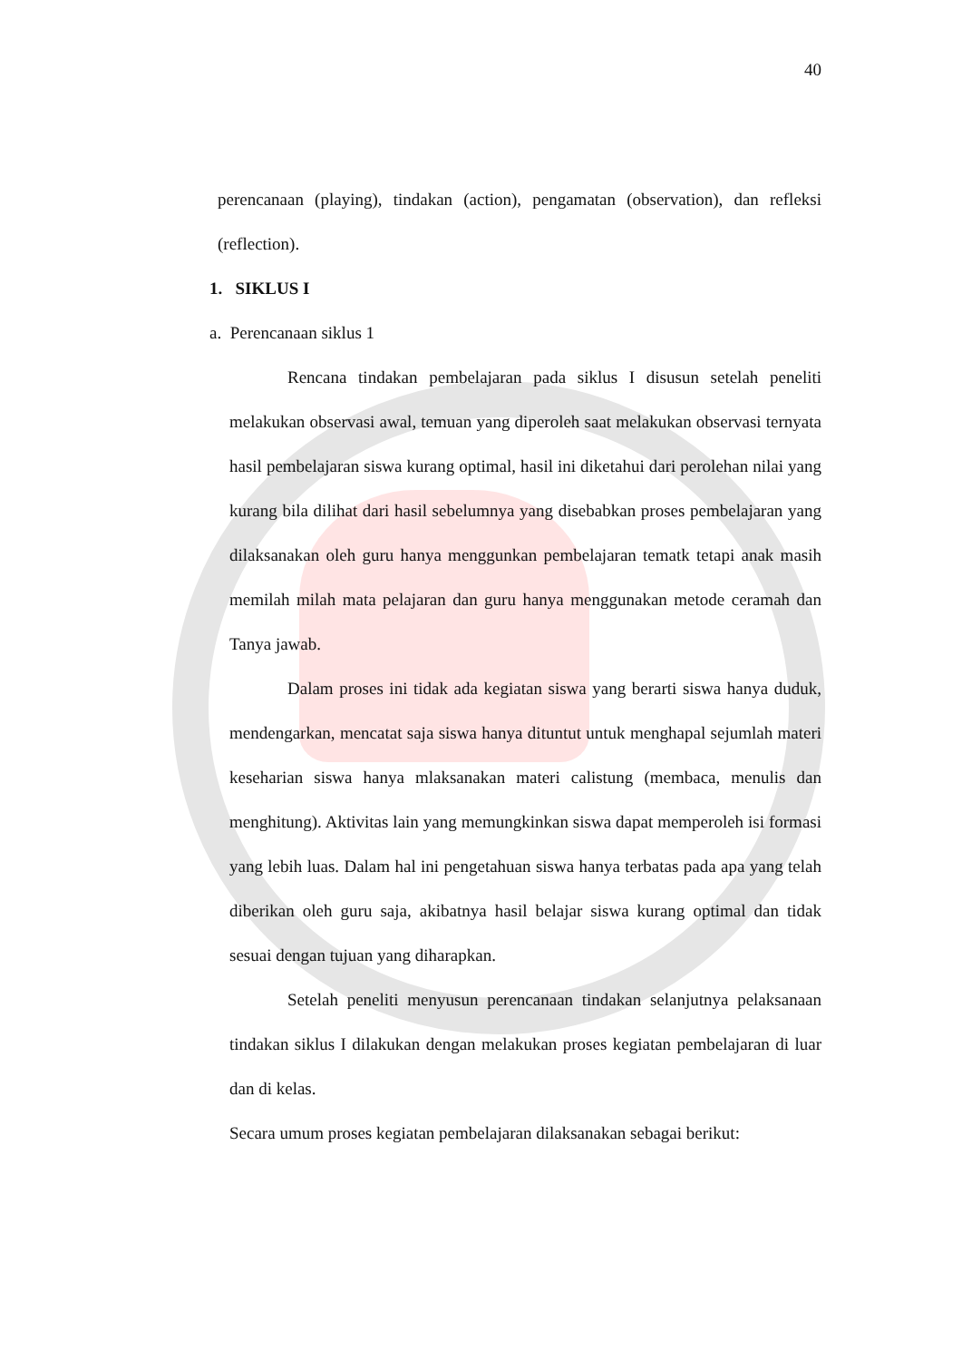40
perencanaan (playing), tindakan (action), pengamatan (observation), dan refleksi (reflection).
1. SIKLUS I
a. Perencanaan siklus 1
Rencana tindakan pembelajaran pada siklus I disusun setelah peneliti melakukan observasi awal, temuan yang diperoleh saat melakukan observasi ternyata hasil pembelajaran siswa kurang optimal, hasil ini diketahui dari perolehan nilai yang kurang bila dilihat dari hasil sebelumnya yang disebabkan proses pembelajaran yang dilaksanakan oleh guru hanya menggunkan pembelajaran tematk tetapi anak masih memilah milah mata pelajaran dan guru hanya menggunakan metode ceramah dan Tanya jawab.
Dalam proses ini tidak ada kegiatan siswa yang berarti siswa hanya duduk, mendengarkan, mencatat saja siswa hanya dituntut untuk menghapal sejumlah materi keseharian siswa hanya mlaksanakan materi calistung (membaca, menulis dan menghitung). Aktivitas lain yang memungkinkan siswa dapat memperoleh isi formasi yang lebih luas. Dalam hal ini pengetahuan siswa hanya terbatas pada apa yang telah diberikan oleh guru saja, akibatnya hasil belajar siswa kurang optimal dan tidak sesuai dengan tujuan yang diharapkan.
Setelah peneliti menyusun perencanaan tindakan selanjutnya pelaksanaan tindakan siklus I dilakukan dengan melakukan proses kegiatan pembelajaran di luar dan di kelas.
Secara umum proses kegiatan pembelajaran dilaksanakan sebagai berikut: